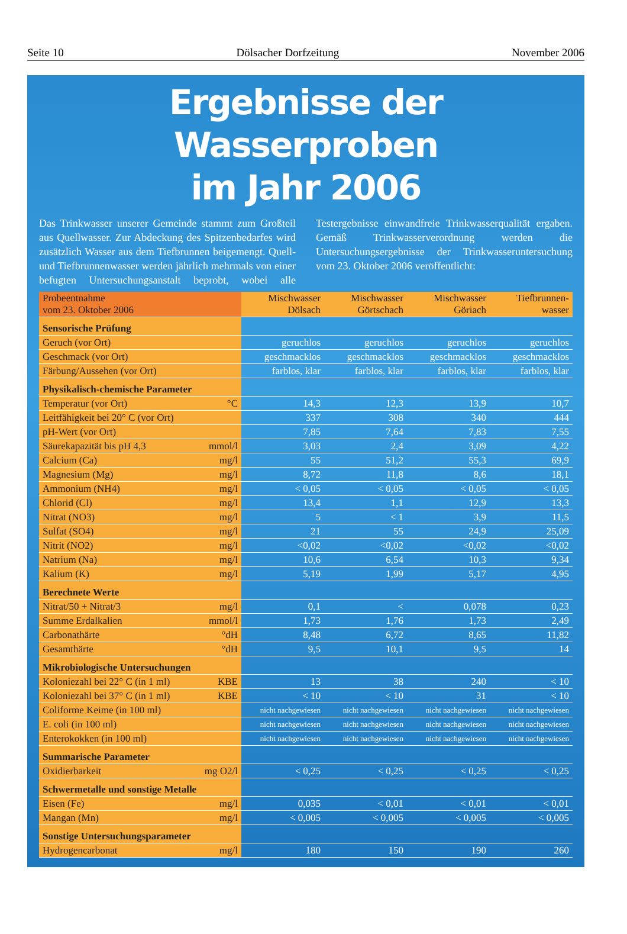Seite 10 Dölsacher Dorfzeitung November 2006
Ergebnisse der Wasserproben
im Jahr 2006
Das Trinkwasser unserer Gemeinde stammt zum Großteil aus Quellwasser. Zur Abdeckung des Spitzenbedarfes wird zusätzlich Wasser aus dem Tiefbrunnen beigemengt. Quell- und Tiefbrunnenwasser werden jährlich mehrmals von einer befugten Untersuchungsanstalt beprobt, wobei alle Testergebnisse einwandfreie Trinkwasserqualität ergaben. Gemäß Trinkwasserverordnung werden die Untersuchungsergebnisse der Trinkwasseruntersuchung vom 23. Oktober 2006 veröffentlicht:
| Probeentnahme vom 23. Oktober 2006 | Mischwasser Dölsach | Mischwasser Görtschach | Mischwasser Göriach | Tiefbrunnen- wasser |
| --- | --- | --- | --- | --- |
| Sensorische Prüfung | | | | |
| Geruch (vor Ort) | geruchlos | geruchlos | geruchlos | geruchlos |
| Geschmack (vor Ort) | geschmacklos | geschmacklos | geschmacklos | geschmacklos |
| Färbung/Aussehen (vor Ort) | farblos, klar | farblos, klar | farblos, klar | farblos, klar |
| Physikalisch-chemische Parameter | | | | |
| Temperatur (vor Ort) °C | 14,3 | 12,3 | 13,9 | 10,7 |
| Leitfähigkeit bei 20° C (vor Ort) | 337 | 308 | 340 | 444 |
| pH-Wert (vor Ort) | 7,85 | 7,64 | 7,83 | 7,55 |
| Säurekapazität bis pH 4,3 mmol/l | 3,03 | 2,4 | 3,09 | 4,22 |
| Calcium (Ca) mg/l | 55 | 51,2 | 55,3 | 69,9 |
| Magnesium (Mg) mg/l | 8,72 | 11,8 | 8,6 | 18,1 |
| Ammonium (NH4) mg/l | < 0,05 | < 0,05 | < 0,05 | < 0,05 |
| Chlorid (Cl) mg/l | 13,4 | 1,1 | 12,9 | 13,3 |
| Nitrat (NO3) mg/l | 5 | < 1 | 3,9 | 11,5 |
| Sulfat (SO4) mg/l | 21 | 55 | 24,9 | 25,09 |
| Nitrit (NO2) mg/l | <0,02 | <0,02 | <0,02 | <0,02 |
| Natrium (Na) mg/l | 10,6 | 6,54 | 10,3 | 9,34 |
| Kalium (K) mg/l | 5,19 | 1,99 | 5,17 | 4,95 |
| Berechnete Werte | | | | |
| Nitrat/50 + Nitrat/3 mg/l | 0,1 | < | 0,078 | 0,23 |
| Summe Erdalkalien mmol/l | 1,73 | 1,76 | 1,73 | 2,49 |
| Carbonathärte °dH | 8,48 | 6,72 | 8,65 | 11,82 |
| Gesamthärte °dH | 9,5 | 10,1 | 9,5 | 14 |
| Mikrobiologische Untersuchungen | | | | |
| Koloniezahl bei 22° C (in 1 ml) KBE | 13 | 38 | 240 | < 10 |
| Koloniezahl bei 37° C (in 1 ml) KBE | < 10 | < 10 | 31 | < 10 |
| Coliforme Keime (in 100 ml) | nicht nachgewiesen | nicht nachgewiesen | nicht nachgewiesen | nicht nachgewiesen |
| E. coli (in 100 ml) | nicht nachgewiesen | nicht nachgewiesen | nicht nachgewiesen | nicht nachgewiesen |
| Enterokokken (in 100 ml) | nicht nachgewiesen | nicht nachgewiesen | nicht nachgewiesen | nicht nachgewiesen |
| Summarische Parameter | | | | |
| Oxidierbarkeit mg O2/l | < 0,25 | < 0,25 | < 0,25 | < 0,25 |
| Schwermetalle und sonstige Metalle | | | | |
| Eisen (Fe) mg/l | 0,035 | < 0,01 | < 0,01 | < 0,01 |
| Mangan (Mn) mg/l | < 0,005 | < 0,005 | < 0,005 | < 0,005 |
| Sonstige Untersuchungsparameter | | | | |
| Hydrogencarbonat mg/l | 180 | 150 | 190 | 260 |